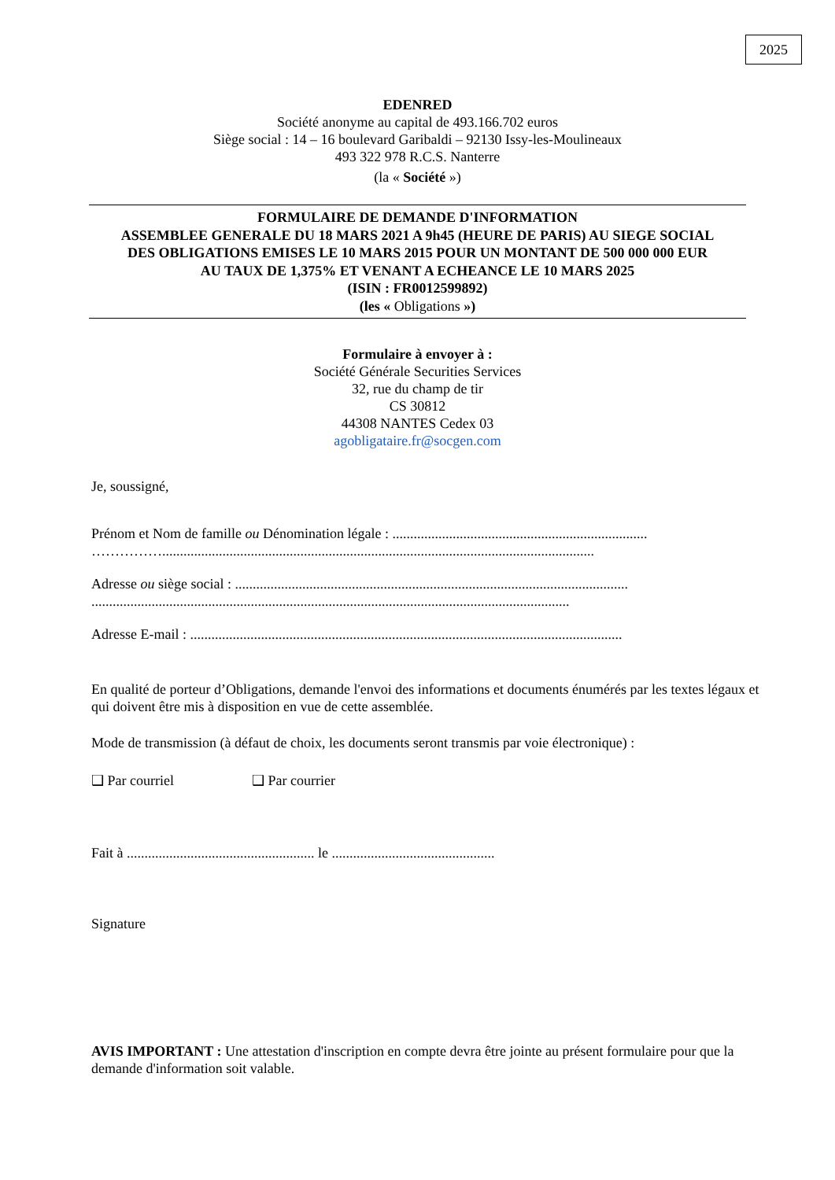2025
EDENRED
Société anonyme au capital de 493.166.702 euros
Siège social : 14 – 16 boulevard Garibaldi – 92130 Issy-les-Moulineaux
493 322 978 R.C.S. Nanterre
(la « Société »)
FORMULAIRE DE DEMANDE D'INFORMATION
ASSEMBLEE GENERALE DU 18 MARS 2021 A 9h45 (HEURE DE PARIS) AU SIEGE SOCIAL
DES OBLIGATIONS EMISES LE 10 MARS 2015 POUR UN MONTANT DE 500 000 000 EUR
AU TAUX DE 1,375% ET VENANT A ECHEANCE LE 10 MARS 2025
(ISIN : FR0012599892)
(les « Obligations »)
Formulaire à envoyer à :
Société Générale Securities Services
32, rue du champ de tir
CS 30812
44308 NANTES Cedex 03
agobligataire.fr@socgen.com
Je, soussigné,
Prénom et Nom de famille ou Dénomination légale : ........................................................................
……………..........................................................................................................................
Adresse ou siège social : ...............................................................................................................
.......................................................................................................................................
Adresse E-mail : ..........................................................................................................................
En qualité de porteur d’Obligations, demande l'envoi des informations et documents énumérés par les textes légaux et qui doivent être mis à disposition en vue de cette assemblée.
Mode de transmission (à défaut de choix, les documents seront transmis par voie électronique) :
❑ Par courriel ❑ Par courrier
Fait à ..................................................... le ..............................................
Signature
AVIS IMPORTANT : Une attestation d'inscription en compte devra être jointe au présent formulaire pour que la demande d'information soit valable.